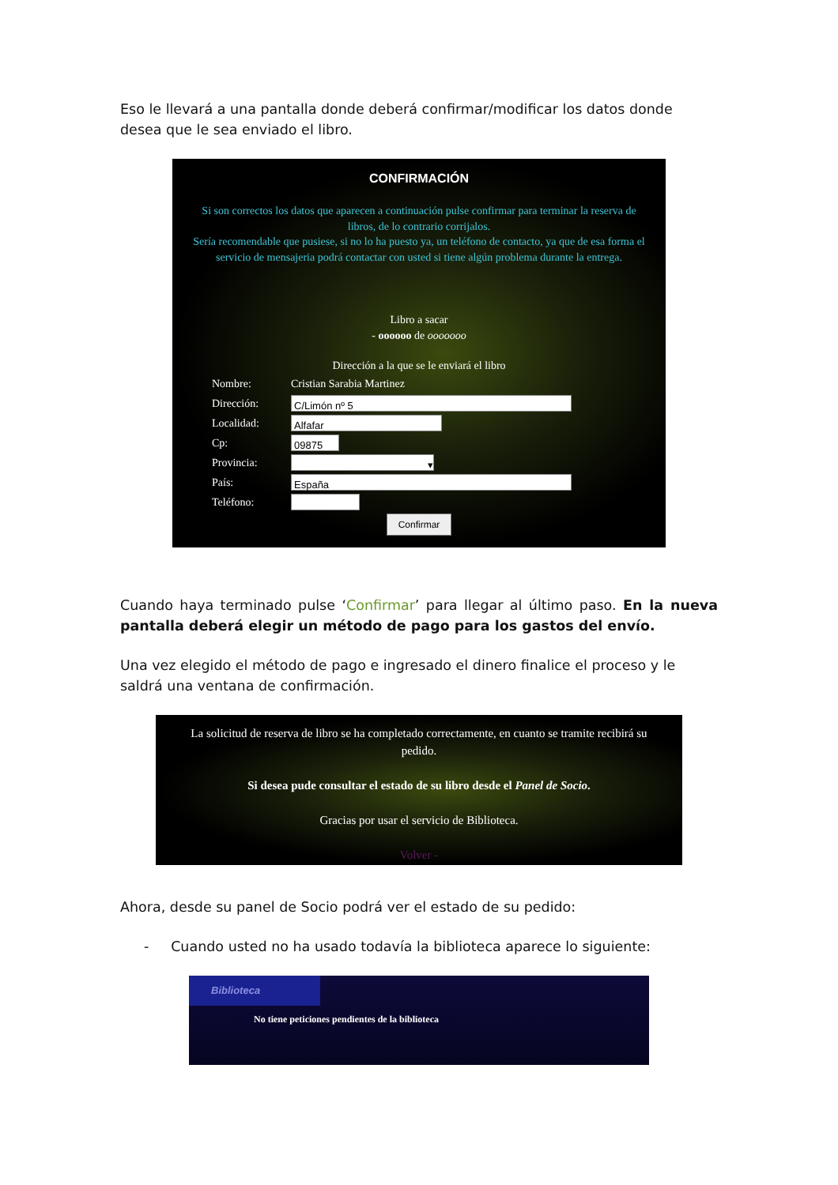Eso le llevará a una pantalla donde deberá confirmar/modificar los datos donde desea que le sea enviado el libro.
CONFIRMACIÓN
Si son correctos los datos que aparecen a continuación pulse confirmar para terminar la reserva de libros, de lo contrario corrijalos.
Sería recomendable que pusiese, si no lo ha puesto ya, un teléfono de contacto, ya que de esa forma el servicio de mensajeria podrá contactar con usted si tiene algún problema durante la entrega.
Libro a sacar
- oooooo de ooooooo
Dirección a la que se le enviará el libro
Nombre: Cristian Sarabia Martinez
Dirección:
C/Limón nº 5
Localidad:
Alfafar
Cp:
09875
Provincia:
▾
País:
España
Teléfono:
Confirmar
Cuando haya terminado pulse ‘Confirmar’ para llegar al último paso. En la nueva pantalla deberá elegir un método de pago para los gastos del envío.
Una vez elegido el método de pago e ingresado el dinero finalice el proceso y le saldrá una ventana de confirmación.
La solicitud de reserva de libro se ha completado correctamente, en cuanto se tramite recibirá su pedido.
Si desea pude consultar el estado de su libro desde el Panel de Socio.
Gracias por usar el servicio de Biblioteca.
Volver -
Ahora, desde su panel de Socio podrá ver el estado de su pedido:
- Cuando usted no ha usado todavía la biblioteca aparece lo siguiente:
Biblioteca
No tiene peticiones pendientes de la biblioteca